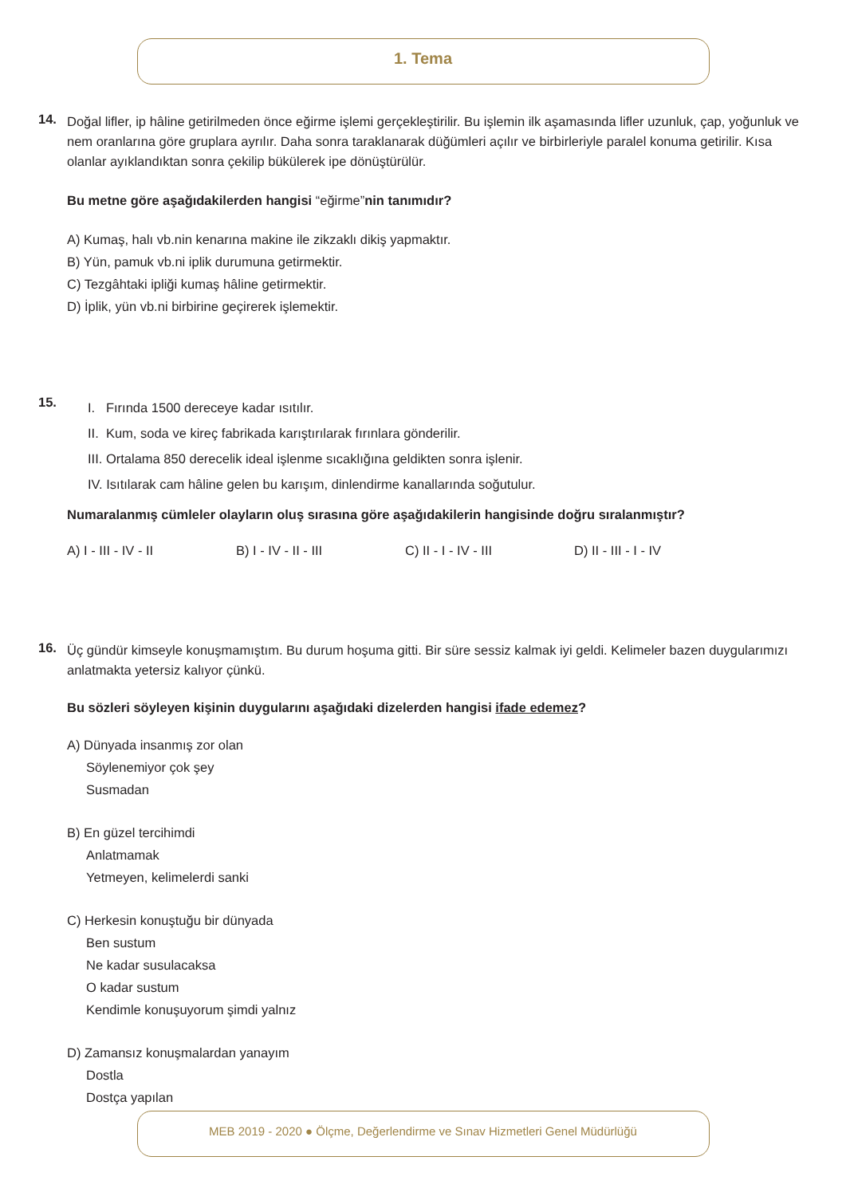1. Tema
14.
Doğal lifler, ip hâline getirilmeden önce eğirme işlemi gerçekleştirilir. Bu işlemin ilk aşamasında lifler uzunluk, çap, yoğunluk ve nem oranlarına göre gruplara ayrılır. Daha sonra taraklanarak düğümleri açılır ve birbirleriyle paralel konuma getirilir. Kısa olanlar ayıklandıktan sonra çekilip bükülerek ipe dönüştürülür.
Bu metne göre aşağıdakilerden hangisi “eğirme”nin tanımıdır?
A) Kumaş, halı vb.nin kenarına makine ile zikzaklı dikiş yapmaktır.
B) Yün, pamuk vb.ni iplik durumuna getirmektir.
C) Tezgâhtaki ipliği kumaş hâline getirmektir.
D) İplik, yün vb.ni birbirine geçirerek işlemektir.
15.
I. Fırında 1500 dereceye kadar ısıtılır.
II. Kum, soda ve kireç fabrikada karıştırılarak fırınlara gönderilir.
III. Ortalama 850 derecelik ideal işlenme sıcaklığına geldikten sonra işlenir.
IV. Isıtılarak cam hâline gelen bu karışım, dinlendirme kanallarında soğutulur.
Numaralanmış cümleler olayların oluş sırasına göre aşağıdakilerin hangisinde doğru sıralanmıştır?
A) I - III - IV - II B) I - IV - II - III C) II - I - IV - III D) II - III - I - IV
16.
Üç gündür kimseyle konuşmamıştım. Bu durum hoşuma gitti. Bir süre sessiz kalmak iyi geldi. Kelimeler bazen duygularımızı anlatmakta yetersiz kalıyor çünkü.
Bu sözleri söyleyen kişinin duygularını aşağıdaki dizelerden hangisi ifade edemez?
A) Dünyada insanmış zor olan
Söylenemiyor çok şey
Susmadan
B) En güzel tercihimdi
Anlatmamak
Yetmeyen, kelimelerdi sanki
C) Herkesin konuştuğu bir dünyada
Ben sustum
Ne kadar susulacaksa
O kadar sustum
Kendimle konuşuyorum şimdi yalnız
D) Zamansız konuşmalardan yanayım
Dostla
Dostça yapılan
MEB 2019 - 2020 ● Ölçme, Değerlendirme ve Sınav Hizmetleri Genel Müdürlüğü